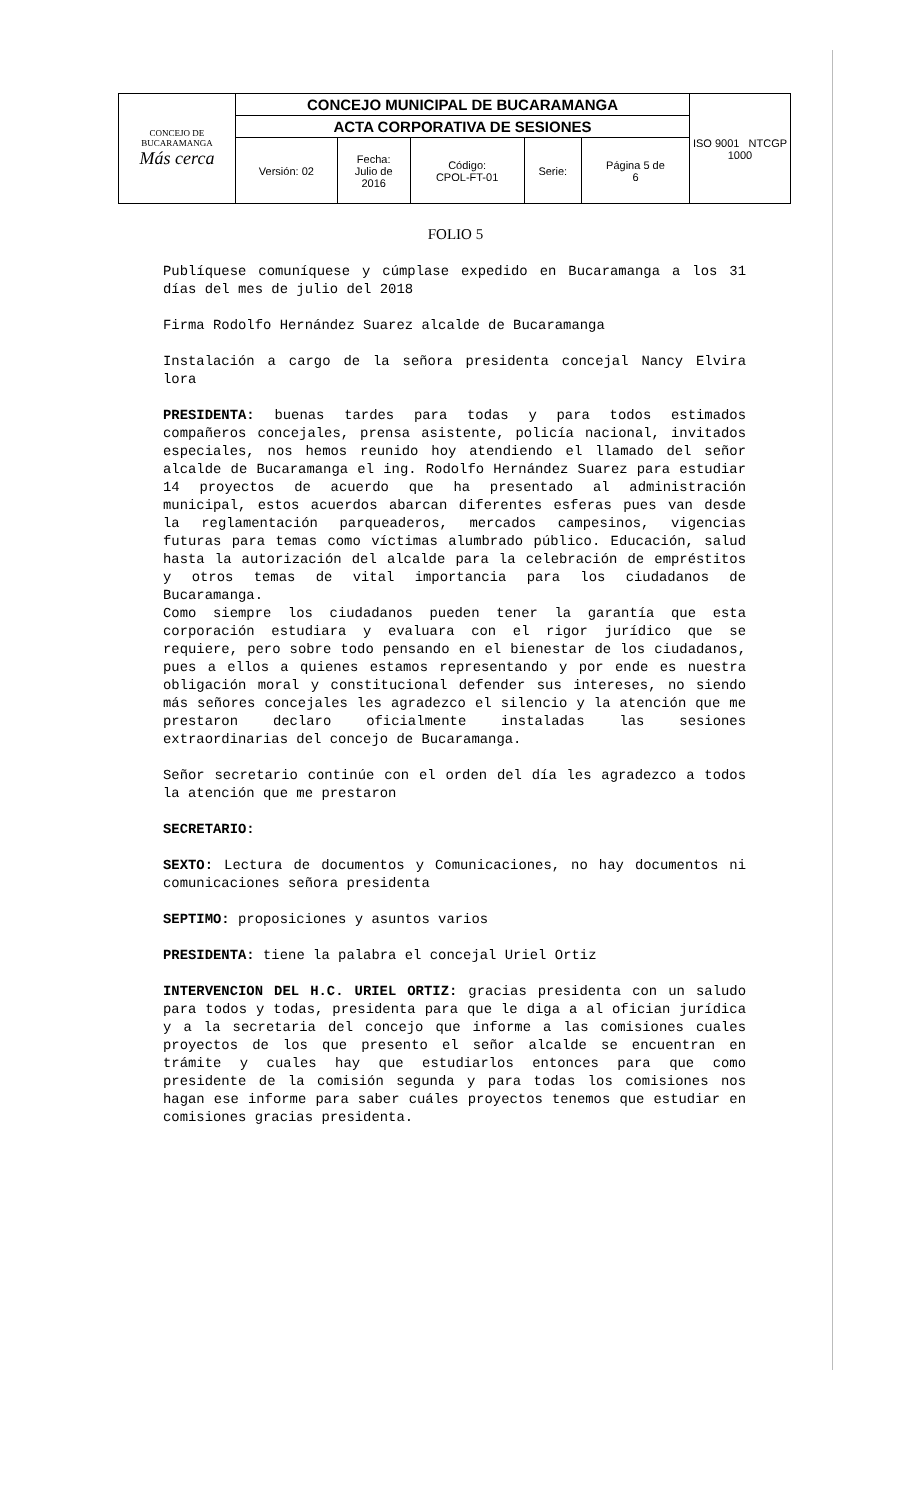| CONCEJO DE BUCARAMANGA Más cerca | CONCEJO MUNICIPAL DE BUCARAMANGA | | | | | ISO 9001 NTCGP 1000 |
| | ACTA CORPORATIVA DE SESIONES | | | | | |
| | Versión: 02 | Fecha: Julio de 2016 | Código: CPOL-FT-01 | Serie: | Página 5 de 6 | |
FOLIO 5
Publíquese comuníquese y cúmplase expedido en Bucaramanga a los 31 días del mes de julio del 2018
Firma Rodolfo Hernández Suarez alcalde de Bucaramanga
Instalación a cargo de la señora presidenta concejal Nancy Elvira lora
PRESIDENTA: buenas tardes para todas y para todos estimados compañeros concejales, prensa asistente, policía nacional, invitados especiales, nos hemos reunido hoy atendiendo el llamado del señor alcalde de Bucaramanga el ing. Rodolfo Hernández Suarez para estudiar 14 proyectos de acuerdo que ha presentado al administración municipal, estos acuerdos abarcan diferentes esferas pues van desde la reglamentación parqueaderos, mercados campesinos, vigencias futuras para temas como víctimas alumbrado público. Educación, salud hasta la autorización del alcalde para la celebración de empréstitos y otros temas de vital importancia para los ciudadanos de Bucaramanga.
Como siempre los ciudadanos pueden tener la garantía que esta corporación estudiara y evaluara con el rigor jurídico que se requiere, pero sobre todo pensando en el bienestar de los ciudadanos, pues a ellos a quienes estamos representando y por ende es nuestra obligación moral y constitucional defender sus intereses, no siendo más señores concejales les agradezco el silencio y la atención que me prestaron declaro oficialmente instaladas las sesiones extraordinarias del concejo de Bucaramanga.
Señor secretario continúe con el orden del día les agradezco a todos la atención que me prestaron
SECRETARIO:
SEXTO: Lectura de documentos y Comunicaciones, no hay documentos ni comunicaciones señora presidenta
SEPTIMO: proposiciones y asuntos varios
PRESIDENTA: tiene la palabra el concejal Uriel Ortiz
INTERVENCION DEL H.C. URIEL ORTIZ: gracias presidenta con un saludo para todos y todas, presidenta para que le diga a al ofician jurídica y a la secretaria del concejo que informe a las comisiones cuales proyectos de los que presento el señor alcalde se encuentran en trámite y cuales hay que estudiarlos entonces para que como presidente de la comisión segunda y para todas los comisiones nos hagan ese informe para saber cuáles proyectos tenemos que estudiar en comisiones gracias presidenta.